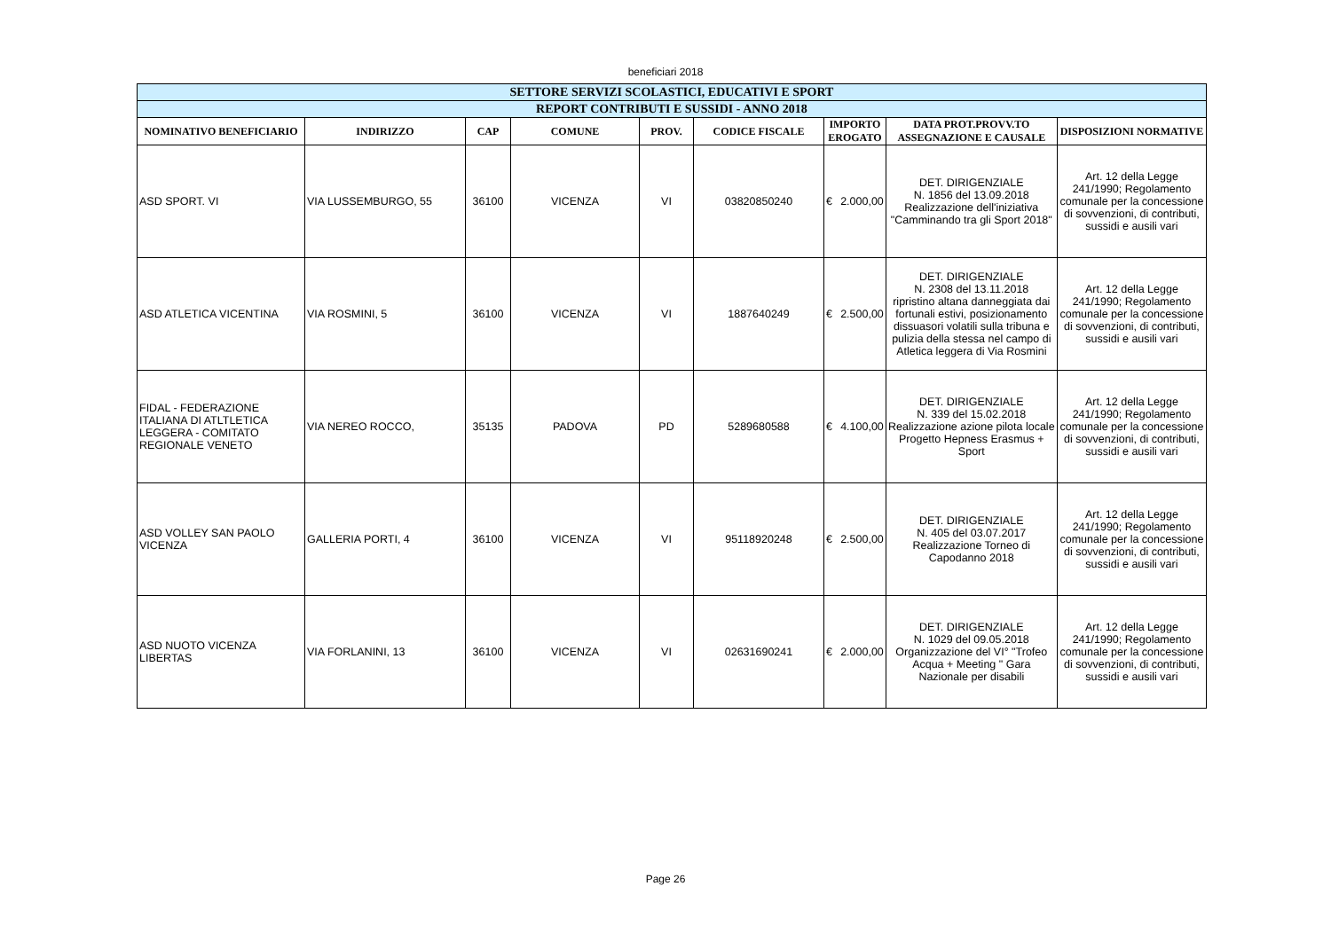beneficiari 2018
| SETTORE SERVIZI SCOLASTICI, EDUCATIVI E SPORT | | | | | | | | | |
| REPORT CONTRIBUTI E SUSSIDI - ANNO 2018 | | | | | | | | | |
| NOMINATIVO BENEFICIARIO | INDIRIZZO | CAP | COMUNE | PROV. | CODICE FISCALE | IMPORTO EROGATO | | DATA PROT.PROVV.TO ASSEGNAZIONE E CAUSALE | DISPOSIZIONI NORMATIVE |
| ASD SPORT. VI | VIA LUSSEMBURGO, 55 | 36100 | VICENZA | VI | 03820850240 | € | 2.000,00 | DET. DIRIGENZIALE N. 1856 del 13.09.2018 Realizzazione dell'iniziativa "Camminando tra gli Sport 2018" | Art. 12 della Legge 241/1990; Regolamento comunale per la concessione di sovvenzioni, di contributi, sussidi e ausili vari |
| ASD ATLETICA VICENTINA | VIA ROSMINI, 5 | 36100 | VICENZA | VI | 1887640249 | € | 2.500,00 | DET. DIRIGENZIALE N. 2308 del 13.11.2018 ripristino altana danneggiata dai fortunali estivi, posizionamento dissuasori volatili sulla tribuna e pulizia della stessa nel campo di Atletica leggera di Via Rosmini | Art. 12 della Legge 241/1990; Regolamento comunale per la concessione di sovvenzioni, di contributi, sussidi e ausili vari |
| FIDAL - FEDERAZIONE ITALIANA DI ATLTLETICA LEGGERA - COMITATO REGIONALE VENETO | VIA NEREO ROCCO, | 35135 | PADOVA | PD | 5289680588 | € | 4.100,00 | DET. DIRIGENZIALE N. 339 del 15.02.2018 Realizzazione azione pilota locale Progetto Hepness Erasmus + Sport | Art. 12 della Legge 241/1990; Regolamento comunale per la concessione di sovvenzioni, di contributi, sussidi e ausili vari |
| ASD VOLLEY SAN PAOLO VICENZA | GALLERIA PORTI, 4 | 36100 | VICENZA | VI | 95118920248 | € | 2.500,00 | DET. DIRIGENZIALE N. 405 del 03.07.2017 Realizzazione Torneo di Capodanno 2018 | Art. 12 della Legge 241/1990; Regolamento comunale per la concessione di sovvenzioni, di contributi, sussidi e ausili vari |
| ASD NUOTO VICENZA LIBERTAS | VIA FORLANINI, 13 | 36100 | VICENZA | VI | 02631690241 | € | 2.000,00 | DET. DIRIGENZIALE N. 1029 del 09.05.2018 Organizzazione del VI° "Trofeo Acqua + Meeting " Gara Nazionale per disabili | Art. 12 della Legge 241/1990; Regolamento comunale per la concessione di sovvenzioni, di contributi, sussidi e ausili vari |
Page 26